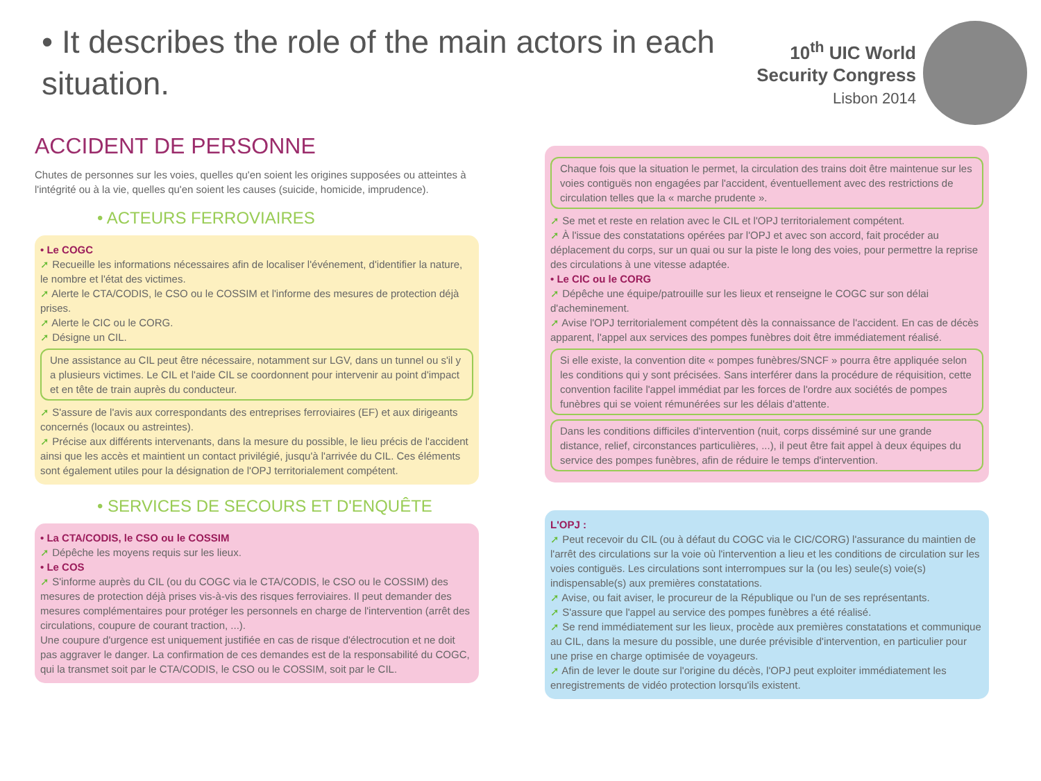• It describes the role of the main actors in each situation.
10<sup>th</sup> UIC World
Security Congress
Lisbon 2014
ACCIDENT DE PERSONNE
Chutes de personnes sur les voies, quelles qu'en soient les origines supposées ou atteintes à l'intégrité ou à la vie, quelles qu'en soient les causes (suicide, homicide, imprudence).
• ACTEURS FERROVIAIRES
• Le COGC
➚ Recueille les informations nécessaires afin de localiser l'événement, d'identifier la nature, le nombre et l'état des victimes.
➚ Alerte le CTA/CODIS, le CSO ou le COSSIM et l'informe des mesures de protection déjà prises.
➚ Alerte le CIC ou le CORG.
➚ Désigne un CIL.
Une assistance au CIL peut être nécessaire, notamment sur LGV, dans un tunnel ou s'il y a plusieurs victimes. Le CIL et l'aide CIL se coordonnent pour intervenir au point d'impact et en tête de train auprès du conducteur.
➚ S'assure de l'avis aux correspondants des entreprises ferroviaires (EF) et aux dirigeants concernés (locaux ou astreintes).
➚ Précise aux différents intervenants, dans la mesure du possible, le lieu précis de l'accident ainsi que les accès et maintient un contact privilégié, jusqu'à l'arrivée du CIL. Ces éléments sont également utiles pour la désignation de l'OPJ territorialement compétent.
• SERVICES DE SECOURS ET D'ENQUÊTE
• La CTA/CODIS, le CSO ou le COSSIM
➚ Dépêche les moyens requis sur les lieux.
• Le COS
➚ S'informe auprès du CIL (ou du COGC via le CTA/CODIS, le CSO ou le COSSIM) des mesures de protection déjà prises vis-à-vis des risques ferroviaires. Il peut demander des mesures complémentaires pour protéger les personnels en charge de l'intervention (arrêt des circulations, coupure de courant traction, ...).
Une coupure d'urgence est uniquement justifiée en cas de risque d'électrocution et ne doit pas aggraver le danger. La confirmation de ces demandes est de la responsabilité du COGC, qui la transmet soit par le CTA/CODIS, le CSO ou le COSSIM, soit par le CIL.
Chaque fois que la situation le permet, la circulation des trains doit être maintenue sur les voies contiguës non engagées par l'accident, éventuellement avec des restrictions de circulation telles que la « marche prudente ».
➚ Se met et reste en relation avec le CIL et l'OPJ territorialement compétent.
➚ À l'issue des constatations opérées par l'OPJ et avec son accord, fait procéder au déplacement du corps, sur un quai ou sur la piste le long des voies, pour permettre la reprise des circulations à une vitesse adaptée.
• Le CIC ou le CORG
➚ Dépêche une équipe/patrouille sur les lieux et renseigne le COGC sur son délai d'acheminement.
➚ Avise l'OPJ territorialement compétent dès la connaissance de l'accident. En cas de décès apparent, l'appel aux services des pompes funèbres doit être immédiatement réalisé.
Si elle existe, la convention dite « pompes funèbres/SNCF » pourra être appliquée selon les conditions qui y sont précisées. Sans interférer dans la procédure de réquisition, cette convention facilite l'appel immédiat par les forces de l'ordre aux sociétés de pompes funèbres qui se voient rémunérées sur les délais d'attente.
Dans les conditions difficiles d'intervention (nuit, corps disséminé sur une grande distance, relief, circonstances particulières, ...), il peut être fait appel à deux équipes du service des pompes funèbres, afin de réduire le temps d'intervention.
L'OPJ :
➚ Peut recevoir du CIL (ou à défaut du COGC via le CIC/CORG) l'assurance du maintien de l'arrêt des circulations sur la voie où l'intervention a lieu et les conditions de circulation sur les voies contiguës. Les circulations sont interrompues sur la (ou les) seule(s) voie(s) indispensable(s) aux premières constatations.
➚ Avise, ou fait aviser, le procureur de la République ou l'un de ses représentants.
➚ S'assure que l'appel au service des pompes funèbres a été réalisé.
➚ Se rend immédiatement sur les lieux, procède aux premières constatations et communique au CIL, dans la mesure du possible, une durée prévisible d'intervention, en particulier pour une prise en charge optimisée de voyageurs.
➚ Afin de lever le doute sur l'origine du décès, l'OPJ peut exploiter immédiatement les enregistrements de vidéo protection lorsqu'ils existent.